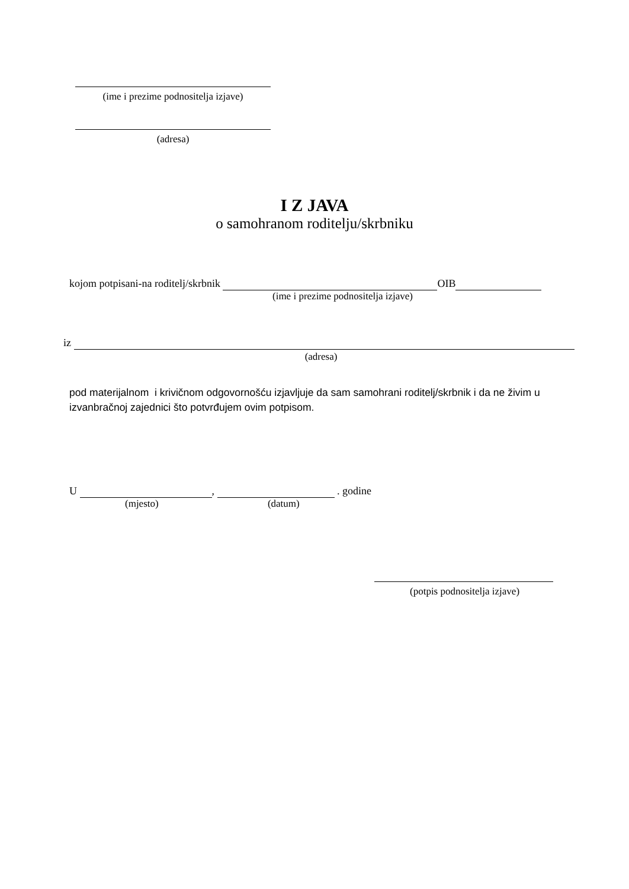(ime i prezime podnositelja izjave)
(adresa)
I Z JAVA
o samohranom roditelju/skrbniku
kojom potpisani-na roditelj/skrbnik OIB
(ime i prezime podnositelja izjave)
iz
(adresa)
pod materijalnom i krivičnom odgovornošću izjavljuje da sam samohrani roditelj/skrbnik i da ne živim u izvanbračnoj zajednici što potvrđujem ovim potpisom.
U , . godine
(mjesto) (datum)
(potpis podnositelja izjave)